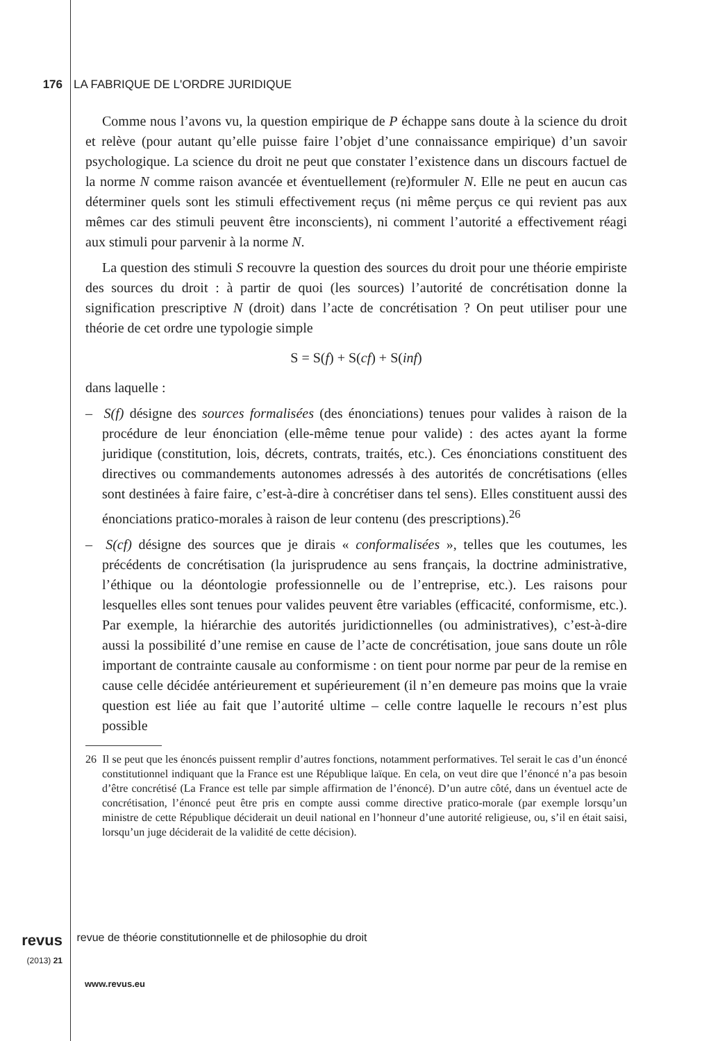176 LA FABRIQUE DE L'ORDRE JURIDIQUE
Comme nous l’avons vu, la question empirique de P échappe sans doute à la science du droit et relève (pour autant qu’elle puisse faire l’objet d’une connaissance empirique) d’un savoir psychologique. La science du droit ne peut que constater l’existence dans un discours factuel de la norme N comme raison avancée et éventuellement (re)formuler N. Elle ne peut en aucun cas déterminer quels sont les stimuli effectivement reçus (ni même perçus ce qui revient pas aux mêmes car des stimuli peuvent être inconscients), ni comment l’autorité a effectivement réagi aux stimuli pour parvenir à la norme N.
La question des stimuli S recouvre la question des sources du droit pour une théorie empiriste des sources du droit : à partir de quoi (les sources) l’autorité de concrétisation donne la signification prescriptive N (droit) dans l’acte de concrétisation ? On peut utiliser pour une théorie de cet ordre une typologie simple
S = S(f) + S(cf) + S(inf)
dans laquelle :
– S(f) désigne des sources formalisées (des énonciations) tenues pour valides à raison de la procédure de leur énonciation (elle-même tenue pour valide) : des actes ayant la forme juridique (constitution, lois, décrets, contrats, traités, etc.). Ces énonciations constituent des directives ou commandements autonomes adressés à des autorités de concrétisations (elles sont destinées à faire faire, c’est-à-dire à concrétiser dans tel sens). Elles constituent aussi des énonciations pratico-morales à raison de leur contenu (des prescriptions).<sup>26</sup>
– S(cf) désigne des sources que je dirais « conformalisées », telles que les coutumes, les précédents de concrétisation (la jurisprudence au sens français, la doctrine administrative, l’éthique ou la déontologie professionnelle ou de l’entreprise, etc.). Les raisons pour lesquelles elles sont tenues pour valides peuvent être variables (efficacité, conformisme, etc.). Par exemple, la hiérarchie des autorités juridictionnelles (ou administratives), c’est-à-dire aussi la possibilité d’une remise en cause de l’acte de concrétisation, joue sans doute un rôle important de contrainte causale au conformisme : on tient pour norme par peur de la remise en cause celle décidée antérieurement et supérieurement (il n’en demeure pas moins que la vraie question est liée au fait que l’autorité ultime – celle contre laquelle le recours n’est plus possible
26 Il se peut que les énoncés puissent remplir d’autres fonctions, notamment performatives. Tel serait le cas d’un énoncé constitutionnel indiquant que la France est une République laïque. En cela, on veut dire que l’énoncé n’a pas besoin d’être concrétisé (La France est telle par simple affirmation de l’énoncé). D’un autre côté, dans un éventuel acte de concrétisation, l’énoncé peut être pris en compte aussi comme directive pratico-morale (par exemple lorsqu’un ministre de cette République déciderait un deuil national en l’honneur d’une autorité religieuse, ou, s’il en était saisi, lorsqu’un juge déciderait de la validité de cette décision).
revus
(2013) 21 revue de théorie constitutionnelle et de philosophie du droit
www.revus.eu